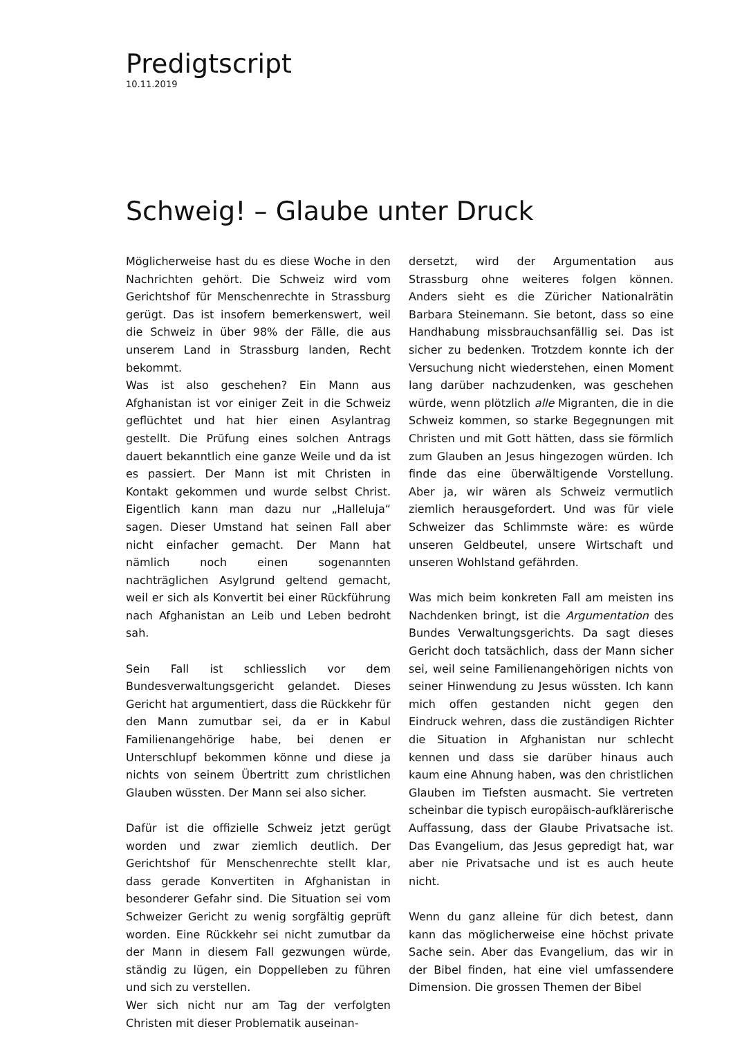Predigtscript
10.11.2019
Schweig! – Glaube unter Druck
Möglicherweise hast du es diese Woche in den Nachrichten gehört. Die Schweiz wird vom Gerichtshof für Menschenrechte in Strassburg gerügt. Das ist insofern bemerkenswert, weil die Schweiz in über 98% der Fälle, die aus unserem Land in Strassburg landen, Recht bekommt.
Was ist also geschehen? Ein Mann aus Afghanistan ist vor einiger Zeit in die Schweiz geflüchtet und hat hier einen Asylantrag gestellt. Die Prüfung eines solchen Antrags dauert bekanntlich eine ganze Weile und da ist es passiert. Der Mann ist mit Christen in Kontakt gekommen und wurde selbst Christ. Eigentlich kann man dazu nur „Halleluja“ sagen. Dieser Umstand hat seinen Fall aber nicht einfacher gemacht. Der Mann hat nämlich noch einen sogenannten nachträglichen Asylgrund geltend gemacht, weil er sich als Konvertit bei einer Rückführung nach Afghanistan an Leib und Leben bedroht sah.
Sein Fall ist schliesslich vor dem Bundesverwaltungsgericht gelandet. Dieses Gericht hat argumentiert, dass die Rückkehr für den Mann zumutbar sei, da er in Kabul Familienangehörige habe, bei denen er Unterschlupf bekommen könne und diese ja nichts von seinem Übertritt zum christlichen Glauben wüssten. Der Mann sei also sicher.
Dafür ist die offizielle Schweiz jetzt gerügt worden und zwar ziemlich deutlich. Der Gerichtshof für Menschenrechte stellt klar, dass gerade Konvertiten in Afghanistan in besonderer Gefahr sind. Die Situation sei vom Schweizer Gericht zu wenig sorgfältig geprüft worden. Eine Rückkehr sei nicht zumutbar da der Mann in diesem Fall gezwungen würde, ständig zu lügen, ein Doppelleben zu führen und sich zu verstellen.
Wer sich nicht nur am Tag der verfolgten Christen mit dieser Problematik auseinan-
dersetzt, wird der Argumentation aus Strassburg ohne weiteres folgen können. Anders sieht es die Züricher Nationalrätin Barbara Steinemann. Sie betont, dass so eine Handhabung missbrauchsanfällig sei. Das ist sicher zu bedenken. Trotzdem konnte ich der Versuchung nicht wiederstehen, einen Moment lang darüber nachzudenken, was geschehen würde, wenn plötzlich alle Migranten, die in die Schweiz kommen, so starke Begegnungen mit Christen und mit Gott hätten, dass sie förmlich zum Glauben an Jesus hingezogen würden. Ich finde das eine überwältigende Vorstellung. Aber ja, wir wären als Schweiz vermutlich ziemlich herausgefordert. Und was für viele Schweizer das Schlimmste wäre: es würde unseren Geldbeutel, unsere Wirtschaft und unseren Wohlstand gefährden.
Was mich beim konkreten Fall am meisten ins Nachdenken bringt, ist die Argumentation des Bundes Verwaltungsgerichts. Da sagt dieses Gericht doch tatsächlich, dass der Mann sicher sei, weil seine Familienangehörigen nichts von seiner Hinwendung zu Jesus wüssten. Ich kann mich offen gestanden nicht gegen den Eindruck wehren, dass die zuständigen Richter die Situation in Afghanistan nur schlecht kennen und dass sie darüber hinaus auch kaum eine Ahnung haben, was den christlichen Glauben im Tiefsten ausmacht. Sie vertreten scheinbar die typisch europäisch-aufklärerische Auffassung, dass der Glaube Privatsache ist. Das Evangelium, das Jesus gepredigt hat, war aber nie Privatsache und ist es auch heute nicht.
Wenn du ganz alleine für dich betest, dann kann das möglicherweise eine höchst private Sache sein. Aber das Evangelium, das wir in der Bibel finden, hat eine viel umfassendere Dimension. Die grossen Themen der Bibel